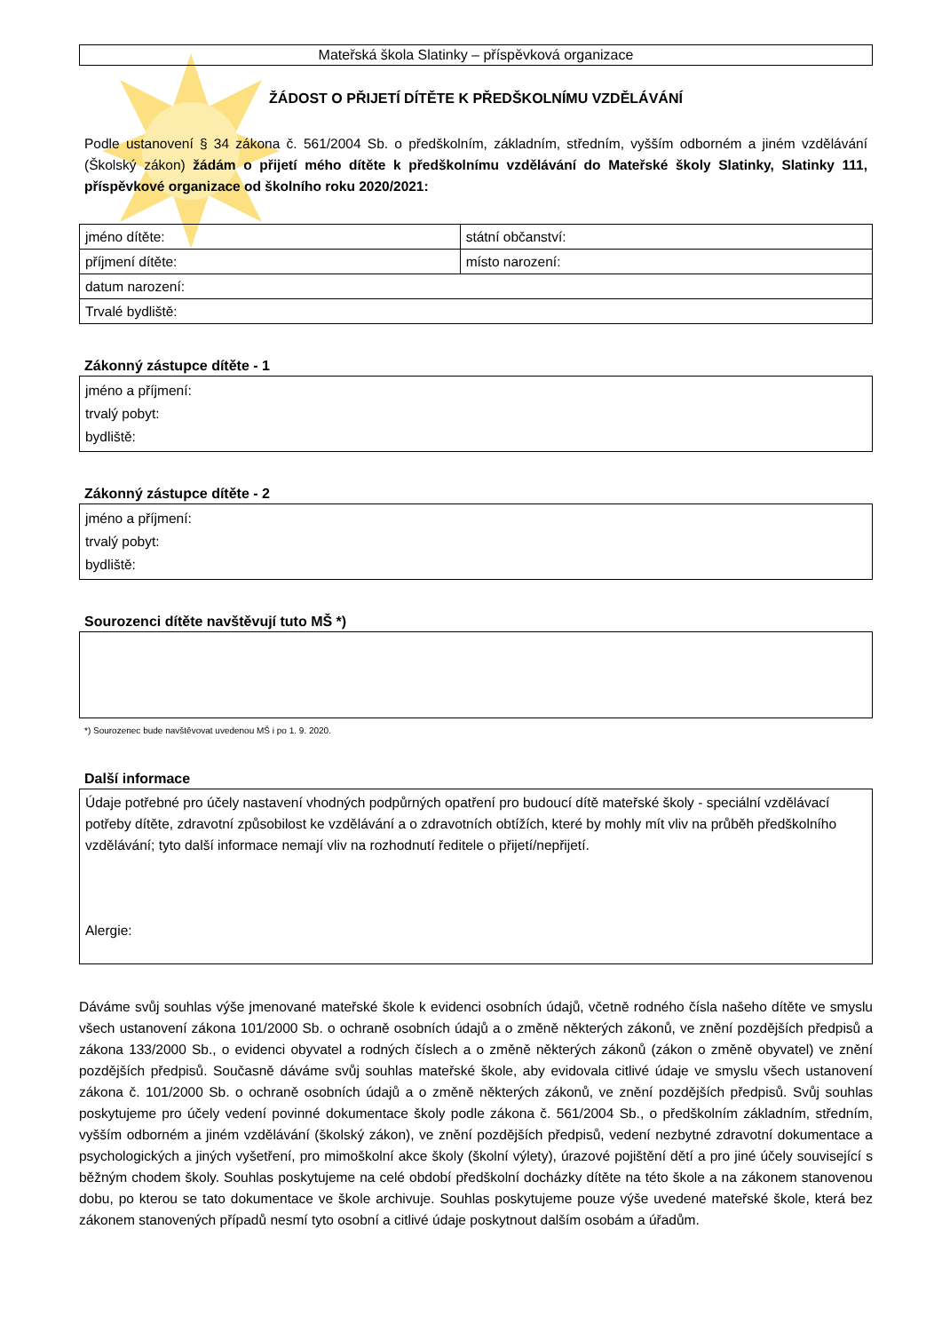Mateřská škola Slatinky – příspěvková organizace
ŽÁDOST O PŘIJETÍ DÍTĚTE K PŘEDŠKOLNÍMU VZDĚLÁVÁNÍ
Podle ustanovení § 34 zákona č. 561/2004 Sb. o předškolním, základním, středním, vyšším odborném a jiném vzdělávání (Školský zákon) žádám o přijetí mého dítěte k předškolnímu vzdělávání do Mateřské školy Slatinky, Slatinky 111, příspěvkové organizace od školního roku 2020/2021:
| jméno dítěte: | státní občanství: |
| příjmení dítěte: | místo narození: |
| datum narození: | |
| Trvalé bydliště: | |
Zákonný zástupce dítěte - 1
jméno a příjmení:
trvalý pobyt:
bydliště:
Zákonný zástupce dítěte - 2
jméno a příjmení:
trvalý pobyt:
bydliště:
Sourozenci dítěte navštěvují tuto MŠ *)
*) Sourozenec bude navštěvovat uvedenou MŠ i po 1. 9. 2020.
Další informace
Údaje potřebné pro účely nastavení vhodných podpůrných opatření pro budoucí dítě mateřské školy - speciální vzdělávací potřeby dítěte, zdravotní způsobilost ke vzdělávání a o zdravotních obtížích, které by mohly mít vliv na průběh předškolního vzdělávání; tyto další informace nemají vliv na rozhodnutí ředitele o přijetí/nepřijetí.
Alergie:
Dáváme svůj souhlas výše jmenované mateřské škole k evidenci osobních údajů, včetně rodného čísla našeho dítěte ve smyslu všech ustanovení zákona 101/2000 Sb. o ochraně osobních údajů a o změně některých zákonů, ve znění pozdějších předpisů a zákona 133/2000 Sb., o evidenci obyvatel a rodných číslech a o změně některých zákonů (zákon o změně obyvatel) ve znění pozdějších předpisů. Současně dáváme svůj souhlas mateřské škole, aby evidovala citlivé údaje ve smyslu všech ustanovení zákona č. 101/2000 Sb. o ochraně osobních údajů a o změně některých zákonů, ve znění pozdějších předpisů. Svůj souhlas poskytujeme pro účely vedení povinné dokumentace školy podle zákona č. 561/2004 Sb., o předškolním základním, středním, vyšším odborném a jiném vzdělávání (školský zákon), ve znění pozdějších předpisů, vedení nezbytné zdravotní dokumentace a psychologických a jiných vyšetření, pro mimoškolní akce školy (školní výlety), úrazové pojištění dětí a pro jiné účely související s běžným chodem školy. Souhlas poskytujeme na celé období předškolní docházky dítěte na této škole a na zákonem stanovenou dobu, po kterou se tato dokumentace ve škole archivuje. Souhlas poskytujeme pouze výše uvedené mateřské škole, která bez zákonem stanovených případů nesmí tyto osobní a citlivé údaje poskytnout dalším osobám a úřadům.